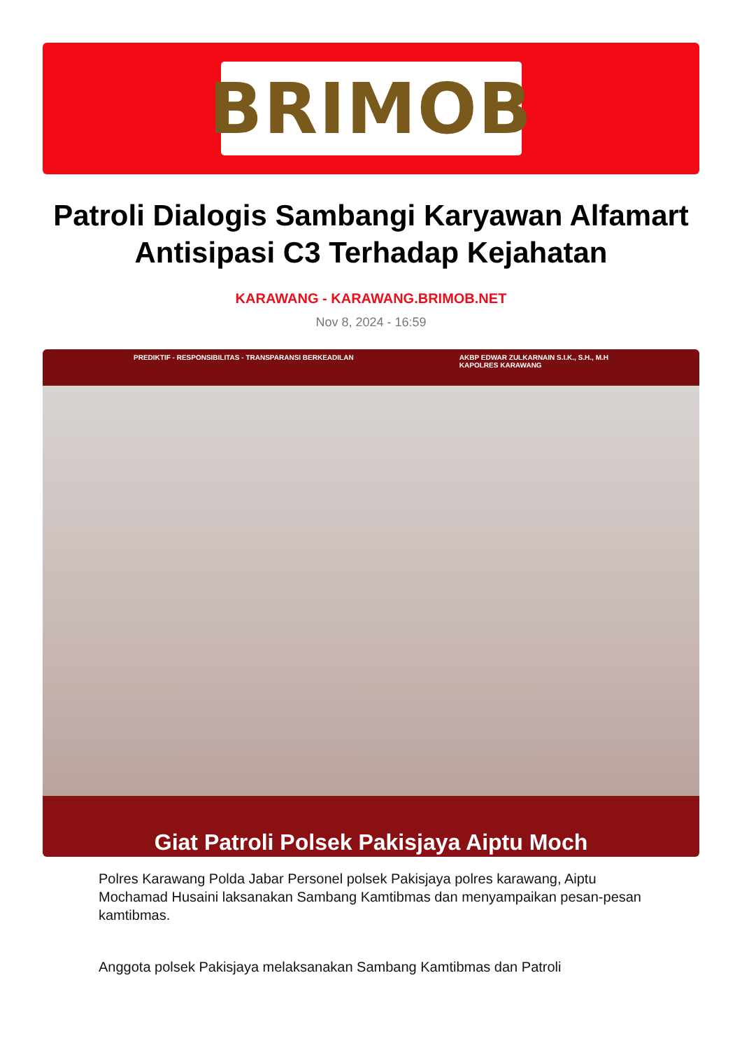BRIMOB
Patroli Dialogis Sambangi Karyawan Alfamart Antisipasi C3 Terhadap Kejahatan
KARAWANG - KARAWANG.BRIMOB.NET
Nov 8, 2024 - 16:59
PREDIKTIF - RESPONSIBILITAS - TRANSPARANSI BERKEADILAN AKBP EDWAR ZULKARNAIN S.I.K., S.H., M.H
KAPOLRES KARAWANG
Giat Patroli Polsek Pakisjaya Aiptu Moch
Polres Karawang Polda Jabar Personel polsek Pakisjaya polres karawang, Aiptu Mochamad Husaini laksanakan Sambang Kamtibmas dan menyampaikan pesan-pesan kamtibmas.
Anggota polsek Pakisjaya melaksanakan Sambang Kamtibmas dan Patroli